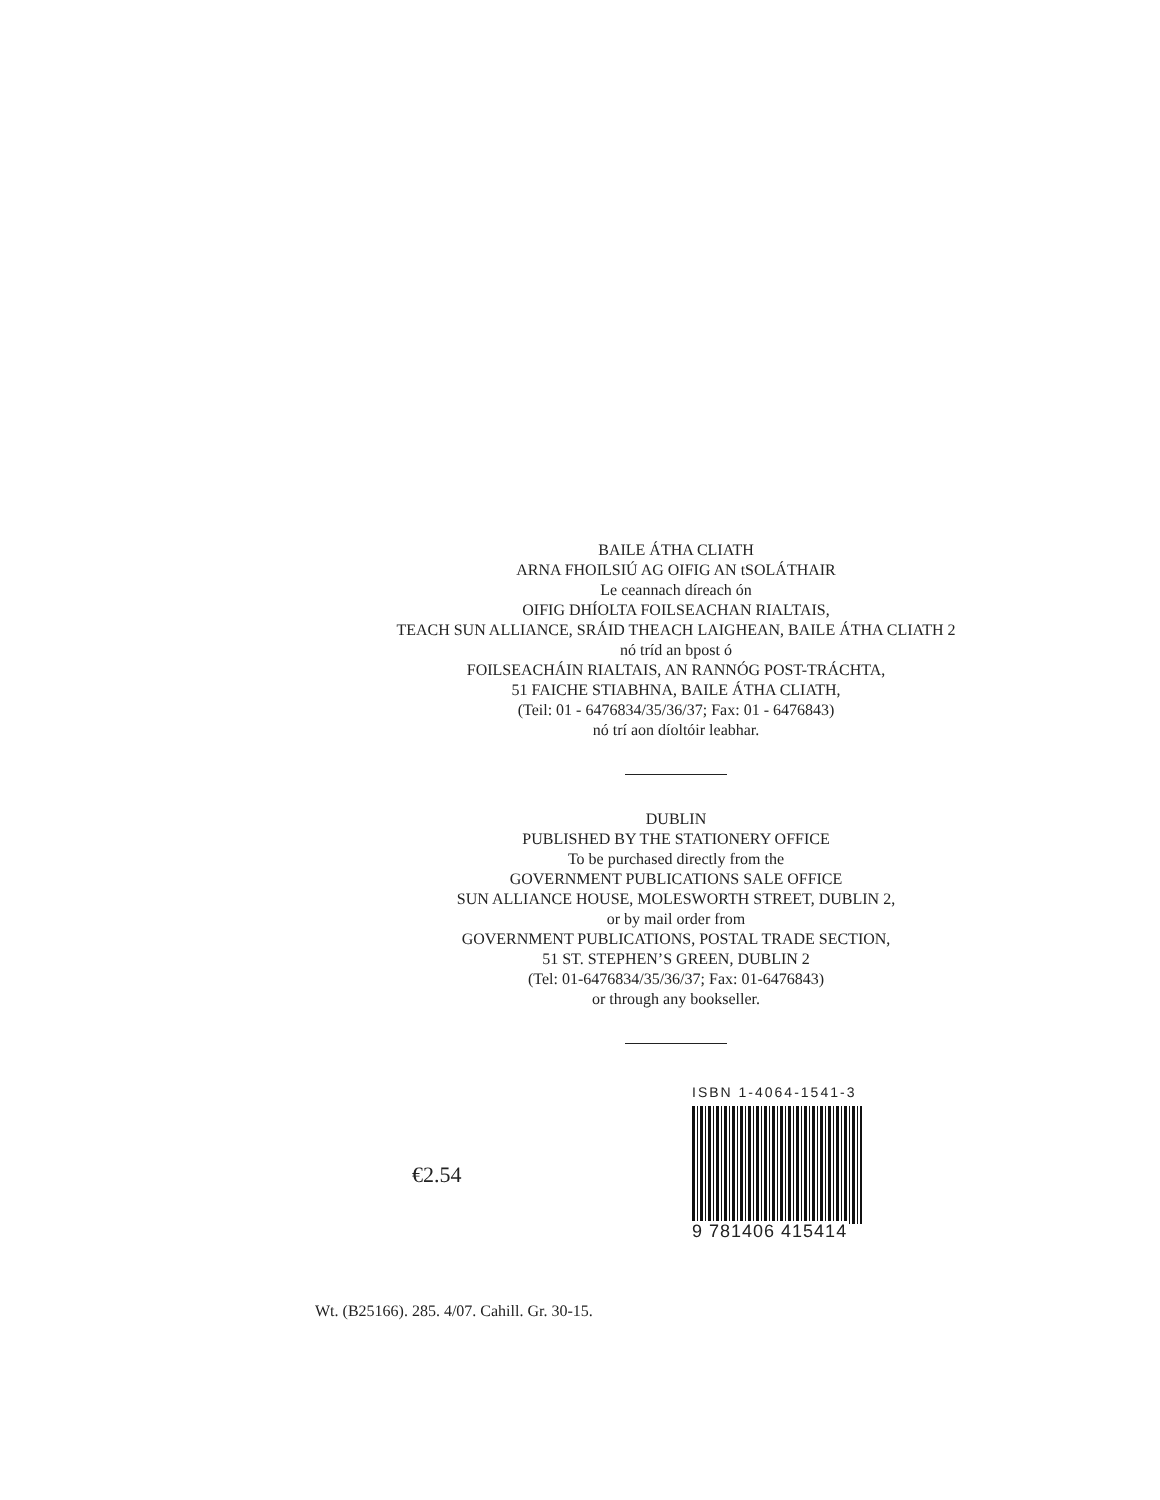BAILE ÁTHA CLIATH
ARNA FHOILSIÚ AG OIFIG AN tSOLÁTHAIR
Le ceannach díreach ón
OIFIG DHÍOLTA FOILSEACHAN RIALTAIS,
TEACH SUN ALLIANCE, SRÁID THEACH LAIGHEAN, BAILE ÁTHA CLIATH 2
nó tríd an bpost ó
FOILSEACHÁIN RIALTAIS, AN RANNÓG POST-TRÁCHTA,
51 FAICHE STIABHNA, BAILE ÁTHA CLIATH,
(Teil: 01 - 6476834/35/36/37; Fax: 01 - 6476843)
nó trí aon díoltóir leabhar.
DUBLIN
PUBLISHED BY THE STATIONERY OFFICE
To be purchased directly from the
GOVERNMENT PUBLICATIONS SALE OFFICE
SUN ALLIANCE HOUSE, MOLESWORTH STREET, DUBLIN 2,
or by mail order from
GOVERNMENT PUBLICATIONS, POSTAL TRADE SECTION,
51 ST. STEPHEN’S GREEN, DUBLIN 2
(Tel: 01-6476834/35/36/37; Fax: 01-6476843)
or through any bookseller.
€2.54
ISBN 1-4064-1541-3
9 781406 415414
Wt. (B25166). 285. 4/07. Cahill. Gr. 30-15.